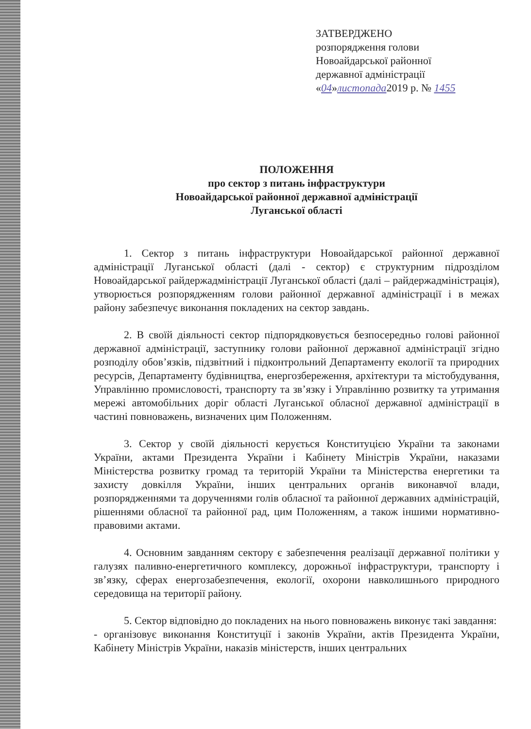ЗАТВЕРДЖЕНО
розпорядження голови
Новоайдарської районної
державної адміністрації
«04»листопада2019 р. № 1455
ПОЛОЖЕННЯ
про сектор з питань інфраструктури
Новоайдарської районної державної адміністрації
Луганської області
1. Сектор з питань інфраструктури Новоайдарської районної державної адміністрації Луганської області (далі - сектор) є структурним підрозділом Новоайдарської райдержадміністрації Луганської області (далі – райдержадміністрація), утворюється розпорядженням голови районної державної адміністрації і в межах району забезпечує виконання покладених на сектор завдань.
2. В своїй діяльності сектор підпорядковується безпосередньо голові районної державної адміністрації, заступнику голови районної державної адміністрації згідно розподілу обов’язків, підзвітний і підконтрольний Департаменту екології та природних ресурсів, Департаменту будівництва, енергозбереження, архітектури та містобудування, Управлінню промисловості, транспорту та зв’язку і Управлінню розвитку та утримання мережі автомобільних доріг області Луганської обласної державної адміністрації в частині повноважень, визначених цим Положенням.
3. Сектор у своїй діяльності керується Конституцією України та законами України, актами Президента України і Кабінету Міністрів України, наказами Міністерства розвитку громад та територій України та Міністерства енергетики та захисту довкілля України, інших центральних органів виконавчої влади, розпорядженнями та дорученнями голів обласної та районної державних адміністрацій, рішеннями обласної та районної рад, цим Положенням, а також іншими нормативно-правовими актами.
4. Основним завданням сектору є забезпечення реалізації державної політики у галузях паливно-енергетичного комплексу, дорожньої інфраструктури, транспорту і зв’язку, сферах енергозабезпечення, екології, охорони навколишнього природного середовища на території району.
5. Сектор відповідно до покладених на нього повноважень виконує такі завдання:
- організовує виконання Конституції і законів України, актів Президента України, Кабінету Міністрів України, наказів міністерств, інших центральних